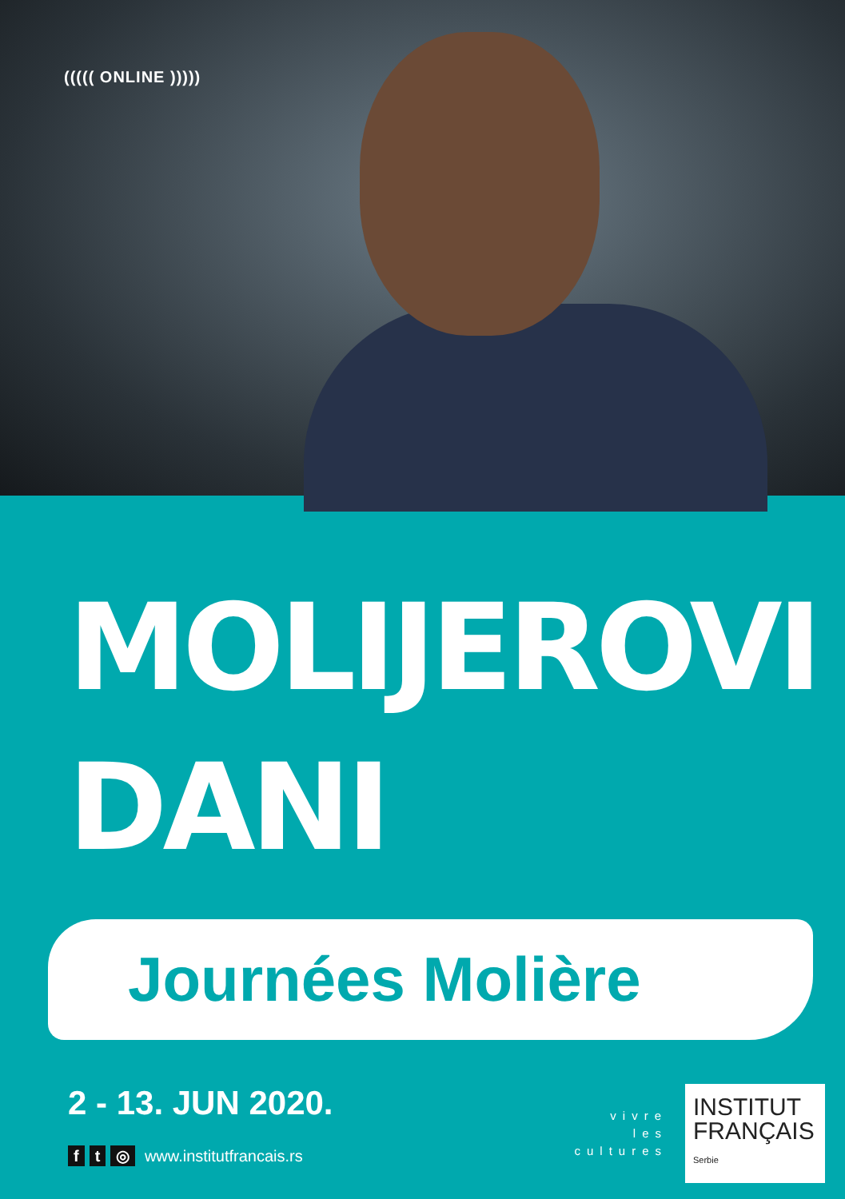((((( ONLINE )))))
MOLIJEROVI
DANI
Journées Molière
2 - 13. JUN 2020.
f t ◎ www.institutfrancais.rs
vivre
les
cultures
INSTITUT
FRANÇAIS
Serbie